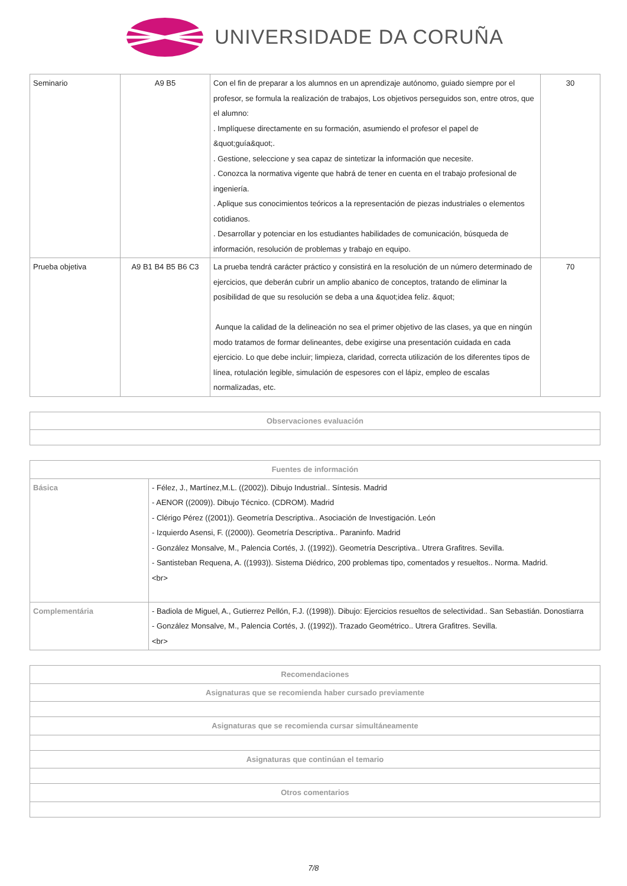UNIVERSIDADE DA CORUÑA
| Seminario | A9 B5 | Con el fin de preparar a los alumnos en un aprendizaje autónomo, guiado siempre por el profesor, se formula la realización de trabajos, Los objetivos perseguidos son, entre otros, que el alumno: . Implíquese directamente en su formación, asumiendo el profesor el papel de &quot;guía&quot;. . Gestione, seleccione y sea capaz de sintetizar la información que necesite. . Conozca la normativa vigente que habrá de tener en cuenta en el trabajo profesional de ingeniería. . Aplique sus conocimientos teóricos a la representación de piezas industriales o elementos cotidianos. . Desarrollar y potenciar en los estudiantes habilidades de comunicación, búsqueda de información, resolución de problemas y trabajo en equipo. | 30 |
| Prueba objetiva | A9 B1 B4 B5 B6 C3 | La prueba tendrá carácter práctico y consistirá en la resolución de un número determinado de ejercicios, que deberán cubrir un amplio abanico de conceptos, tratando de eliminar la posibilidad de que su resolución se deba a una &quot;idea feliz. &quot; Aunque la calidad de la delineación no sea el primer objetivo de las clases, ya que en ningún modo tratamos de formar delineantes, debe exigirse una presentación cuidada en cada ejercicio. Lo que debe incluir; limpieza, claridad, correcta utilización de los diferentes tipos de línea, rotulación legible, simulación de espesores con el lápiz, empleo de escalas normalizadas, etc. | 70 |
| Observaciones evaluación |
| --- |
| Fuentes de información | |
| --- | --- |
| Básica | - Félez, J., Martínez,M.L. ((2002)). Dibujo Industrial.. Síntesis. Madrid - AENOR ((2009)). Dibujo Técnico. (CDROM). Madrid - Clérigo Pérez ((2001)). Geometría Descriptiva.. Asociación de Investigación. León - Izquierdo Asensi, F. ((2000)). Geometría Descriptiva.. Paraninfo. Madrid - González Monsalve, M., Palencia Cortés, J. ((1992)). Geometría Descriptiva.. Utrera Grafitres. Sevilla. - Santisteban Requena, A. ((1993)). Sistema Diédrico, 200 problemas tipo, comentados y resueltos.. Norma. Madrid. <br> |
| Complementária | - Badiola de Miguel, A., Gutierrez Pellón, F.J. ((1998)). Dibujo: Ejercicios resueltos de selectividad.. San Sebastián. Donostiarra - González Monsalve, M., Palencia Cortés, J. ((1992)). Trazado Geométrico.. Utrera Grafitres. Sevilla. <br> |
| Recomendaciones |
| --- |
| Asignaturas que se recomienda haber cursado previamente |
| Asignaturas que se recomienda cursar simultáneamente |
| Asignaturas que continúan el temario |
| Otros comentarios |
7/8